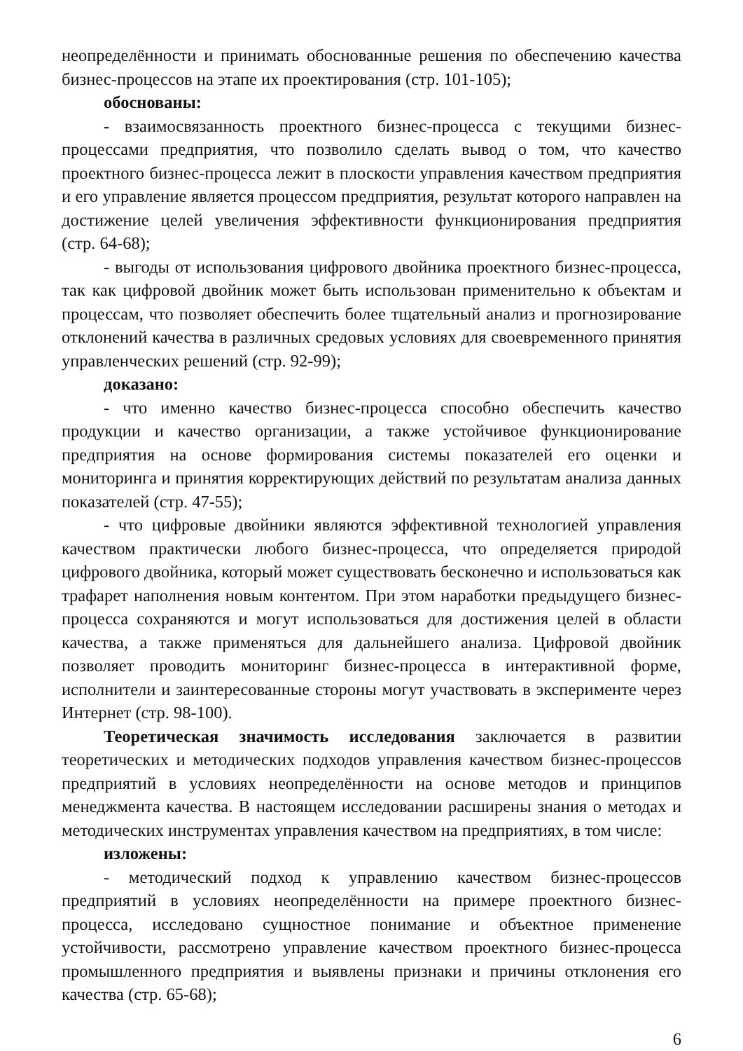неопределённости и принимать обоснованные решения по обеспечению качества бизнес-процессов на этапе их проектирования (стр. 101-105);
обоснованы:
- взаимосвязанность проектного бизнес-процесса с текущими бизнес-процессами предприятия, что позволило сделать вывод о том, что качество проектного бизнес-процесса лежит в плоскости управления качеством предприятия и его управление является процессом предприятия, результат которого направлен на достижение целей увеличения эффективности функционирования предприятия (стр. 64-68);
- выгоды от использования цифрового двойника проектного бизнес-процесса, так как цифровой двойник может быть использован применительно к объектам и процессам, что позволяет обеспечить более тщательный анализ и прогнозирование отклонений качества в различных средовых условиях для своевременного принятия управленческих решений (стр. 92-99);
доказано:
- что именно качество бизнес-процесса способно обеспечить качество продукции и качество организации, а также устойчивое функционирование предприятия на основе формирования системы показателей его оценки и мониторинга и принятия корректирующих действий по результатам анализа данных показателей (стр. 47-55);
- что цифровые двойники являются эффективной технологией управления качеством практически любого бизнес-процесса, что определяется природой цифрового двойника, который может существовать бесконечно и использоваться как трафарет наполнения новым контентом. При этом наработки предыдущего бизнес-процесса сохраняются и могут использоваться для достижения целей в области качества, а также применяться для дальнейшего анализа. Цифровой двойник позволяет проводить мониторинг бизнес-процесса в интерактивной форме, исполнители и заинтересованные стороны могут участвовать в эксперименте через Интернет (стр. 98-100).
Теоретическая значимость исследования заключается в развитии теоретических и методических подходов управления качеством бизнес-процессов предприятий в условиях неопределённости на основе методов и принципов менеджмента качества. В настоящем исследовании расширены знания о методах и методических инструментах управления качеством на предприятиях, в том числе:
изложены:
- методический подход к управлению качеством бизнес-процессов предприятий в условиях неопределённости на примере проектного бизнес-процесса, исследовано сущностное понимание и объектное применение устойчивости, рассмотрено управление качеством проектного бизнес-процесса промышленного предприятия и выявлены признаки и причины отклонения его качества (стр. 65-68);
6